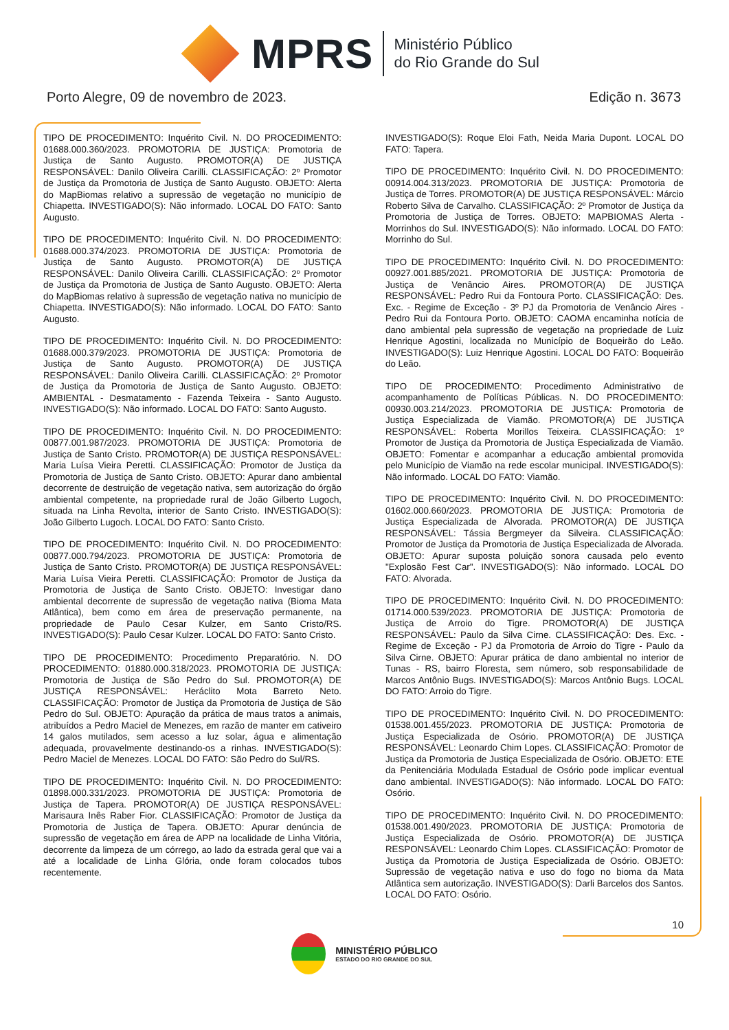MPRS
Ministério Público
do Rio Grande do Sul
Porto Alegre, 09 de novembro de 2023. Edição n. 3673
TIPO DE PROCEDIMENTO: Inquérito Civil. N. DO PROCEDIMENTO: 01688.000.360/2023. PROMOTORIA DE JUSTIÇA: Promotoria de Justiça de Santo Augusto. PROMOTOR(A) DE JUSTIÇA RESPONSÁVEL: Danilo Oliveira Carilli. CLASSIFICAÇÃO: 2º Promotor de Justiça da Promotoria de Justiça de Santo Augusto. OBJETO: Alerta do MapBiomas relativo a supressão de vegetação no município de Chiapetta. INVESTIGADO(S): Não informado. LOCAL DO FATO: Santo Augusto.
TIPO DE PROCEDIMENTO: Inquérito Civil. N. DO PROCEDIMENTO: 01688.000.374/2023. PROMOTORIA DE JUSTIÇA: Promotoria de Justiça de Santo Augusto. PROMOTOR(A) DE JUSTIÇA RESPONSÁVEL: Danilo Oliveira Carilli. CLASSIFICAÇÃO: 2º Promotor de Justiça da Promotoria de Justiça de Santo Augusto. OBJETO: Alerta do MapBiomas relativo à supressão de vegetação nativa no município de Chiapetta. INVESTIGADO(S): Não informado. LOCAL DO FATO: Santo Augusto.
TIPO DE PROCEDIMENTO: Inquérito Civil. N. DO PROCEDIMENTO: 01688.000.379/2023. PROMOTORIA DE JUSTIÇA: Promotoria de Justiça de Santo Augusto. PROMOTOR(A) DE JUSTIÇA RESPONSÁVEL: Danilo Oliveira Carilli. CLASSIFICAÇÃO: 2º Promotor de Justiça da Promotoria de Justiça de Santo Augusto. OBJETO: AMBIENTAL - Desmatamento - Fazenda Teixeira - Santo Augusto. INVESTIGADO(S): Não informado. LOCAL DO FATO: Santo Augusto.
TIPO DE PROCEDIMENTO: Inquérito Civil. N. DO PROCEDIMENTO: 00877.001.987/2023. PROMOTORIA DE JUSTIÇA: Promotoria de Justiça de Santo Cristo. PROMOTOR(A) DE JUSTIÇA RESPONSÁVEL: Maria Luísa Vieira Peretti. CLASSIFICAÇÃO: Promotor de Justiça da Promotoria de Justiça de Santo Cristo. OBJETO: Apurar dano ambiental decorrente de destruição de vegetação nativa, sem autorização do órgão ambiental competente, na propriedade rural de João Gilberto Lugoch, situada na Linha Revolta, interior de Santo Cristo. INVESTIGADO(S): João Gilberto Lugoch. LOCAL DO FATO: Santo Cristo.
TIPO DE PROCEDIMENTO: Inquérito Civil. N. DO PROCEDIMENTO: 00877.000.794/2023. PROMOTORIA DE JUSTIÇA: Promotoria de Justiça de Santo Cristo. PROMOTOR(A) DE JUSTIÇA RESPONSÁVEL: Maria Luísa Vieira Peretti. CLASSIFICAÇÃO: Promotor de Justiça da Promotoria de Justiça de Santo Cristo. OBJETO: Investigar dano ambiental decorrente de supressão de vegetação nativa (Bioma Mata Atlântica), bem como em área de preservação permanente, na propriedade de Paulo Cesar Kulzer, em Santo Cristo/RS. INVESTIGADO(S): Paulo Cesar Kulzer. LOCAL DO FATO: Santo Cristo.
TIPO DE PROCEDIMENTO: Procedimento Preparatório. N. DO PROCEDIMENTO: 01880.000.318/2023. PROMOTORIA DE JUSTIÇA: Promotoria de Justiça de São Pedro do Sul. PROMOTOR(A) DE JUSTIÇA RESPONSÁVEL: Heráclito Mota Barreto Neto. CLASSIFICAÇÃO: Promotor de Justiça da Promotoria de Justiça de São Pedro do Sul. OBJETO: Apuração da prática de maus tratos a animais, atribuídos a Pedro Maciel de Menezes, em razão de manter em cativeiro 14 galos mutilados, sem acesso a luz solar, água e alimentação adequada, provavelmente destinando-os a rinhas. INVESTIGADO(S): Pedro Maciel de Menezes. LOCAL DO FATO: São Pedro do Sul/RS.
TIPO DE PROCEDIMENTO: Inquérito Civil. N. DO PROCEDIMENTO: 01898.000.331/2023. PROMOTORIA DE JUSTIÇA: Promotoria de Justiça de Tapera. PROMOTOR(A) DE JUSTIÇA RESPONSÁVEL: Marisaura Inês Raber Fior. CLASSIFICAÇÃO: Promotor de Justiça da Promotoria de Justiça de Tapera. OBJETO: Apurar denúncia de supressão de vegetação em área de APP na localidade de Linha Vitória, decorrente da limpeza de um córrego, ao lado da estrada geral que vai a até a localidade de Linha Glória, onde foram colocados tubos recentemente.
INVESTIGADO(S): Roque Eloi Fath, Neida Maria Dupont. LOCAL DO FATO: Tapera.
TIPO DE PROCEDIMENTO: Inquérito Civil. N. DO PROCEDIMENTO: 00914.004.313/2023. PROMOTORIA DE JUSTIÇA: Promotoria de Justiça de Torres. PROMOTOR(A) DE JUSTIÇA RESPONSÁVEL: Márcio Roberto Silva de Carvalho. CLASSIFICAÇÃO: 2º Promotor de Justiça da Promotoria de Justiça de Torres. OBJETO: MAPBIOMAS Alerta - Morrinhos do Sul. INVESTIGADO(S): Não informado. LOCAL DO FATO: Morrinho do Sul.
TIPO DE PROCEDIMENTO: Inquérito Civil. N. DO PROCEDIMENTO: 00927.001.885/2021. PROMOTORIA DE JUSTIÇA: Promotoria de Justiça de Venâncio Aires. PROMOTOR(A) DE JUSTIÇA RESPONSÁVEL: Pedro Rui da Fontoura Porto. CLASSIFICAÇÃO: Des. Exc. - Regime de Exceção - 3º PJ da Promotoria de Venâncio Aires - Pedro Rui da Fontoura Porto. OBJETO: CAOMA encaminha notícia de dano ambiental pela supressão de vegetação na propriedade de Luiz Henrique Agostini, localizada no Município de Boqueirão do Leão. INVESTIGADO(S): Luiz Henrique Agostini. LOCAL DO FATO: Boqueirão do Leão.
TIPO DE PROCEDIMENTO: Procedimento Administrativo de acompanhamento de Políticas Públicas. N. DO PROCEDIMENTO: 00930.003.214/2023. PROMOTORIA DE JUSTIÇA: Promotoria de Justiça Especializada de Viamão. PROMOTOR(A) DE JUSTIÇA RESPONSÁVEL: Roberta Morillos Teixeira. CLASSIFICAÇÃO: 1º Promotor de Justiça da Promotoria de Justiça Especializada de Viamão. OBJETO: Fomentar e acompanhar a educação ambiental promovida pelo Município de Viamão na rede escolar municipal. INVESTIGADO(S): Não informado. LOCAL DO FATO: Viamão.
TIPO DE PROCEDIMENTO: Inquérito Civil. N. DO PROCEDIMENTO: 01602.000.660/2023. PROMOTORIA DE JUSTIÇA: Promotoria de Justiça Especializada de Alvorada. PROMOTOR(A) DE JUSTIÇA RESPONSÁVEL: Tássia Bergmeyer da Silveira. CLASSIFICAÇÃO: Promotor de Justiça da Promotoria de Justiça Especializada de Alvorada. OBJETO: Apurar suposta poluição sonora causada pelo evento "Explosão Fest Car". INVESTIGADO(S): Não informado. LOCAL DO FATO: Alvorada.
TIPO DE PROCEDIMENTO: Inquérito Civil. N. DO PROCEDIMENTO: 01714.000.539/2023. PROMOTORIA DE JUSTIÇA: Promotoria de Justiça de Arroio do Tigre. PROMOTOR(A) DE JUSTIÇA RESPONSÁVEL: Paulo da Silva Cirne. CLASSIFICAÇÃO: Des. Exc. - Regime de Exceção - PJ da Promotoria de Arroio do Tigre - Paulo da Silva Cirne. OBJETO: Apurar prática de dano ambiental no interior de Tunas - RS, bairro Floresta, sem número, sob responsabilidade de Marcos Antônio Bugs. INVESTIGADO(S): Marcos Antônio Bugs. LOCAL DO FATO: Arroio do Tigre.
TIPO DE PROCEDIMENTO: Inquérito Civil. N. DO PROCEDIMENTO: 01538.001.455/2023. PROMOTORIA DE JUSTIÇA: Promotoria de Justiça Especializada de Osório. PROMOTOR(A) DE JUSTIÇA RESPONSÁVEL: Leonardo Chim Lopes. CLASSIFICAÇÃO: Promotor de Justiça da Promotoria de Justiça Especializada de Osório. OBJETO: ETE da Penitenciária Modulada Estadual de Osório pode implicar eventual dano ambiental. INVESTIGADO(S): Não informado. LOCAL DO FATO: Osório.
TIPO DE PROCEDIMENTO: Inquérito Civil. N. DO PROCEDIMENTO: 01538.001.490/2023. PROMOTORIA DE JUSTIÇA: Promotoria de Justiça Especializada de Osório. PROMOTOR(A) DE JUSTIÇA RESPONSÁVEL: Leonardo Chim Lopes. CLASSIFICAÇÃO: Promotor de Justiça da Promotoria de Justiça Especializada de Osório. OBJETO: Supressão de vegetação nativa e uso do fogo no bioma da Mata Atlântica sem autorização. INVESTIGADO(S): Darli Barcelos dos Santos. LOCAL DO FATO: Osório.
10
MINISTÉRIO PÚBLICO
ESTADO DO RIO GRANDE DO SUL